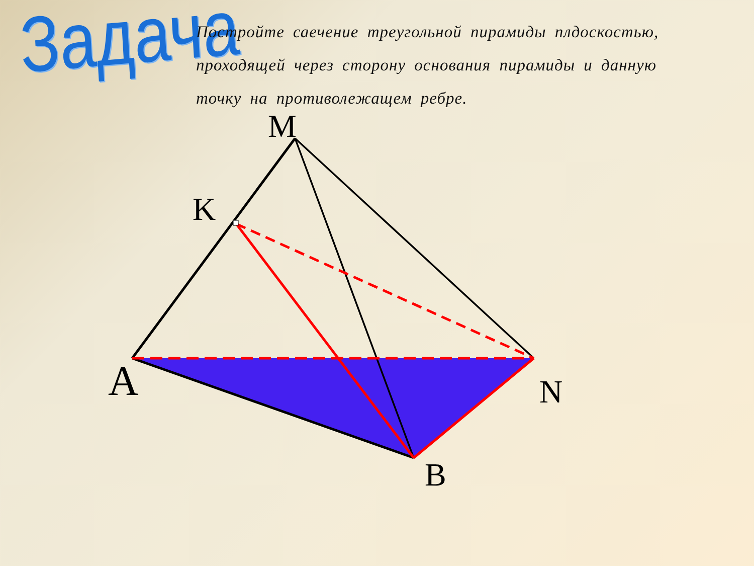Задача
Постройте саечение треугольной пирамиды плдоскостью, проходящей через сторону основания пирамиды и данную точку на противолежащем ребре.
M
K
A
N
B